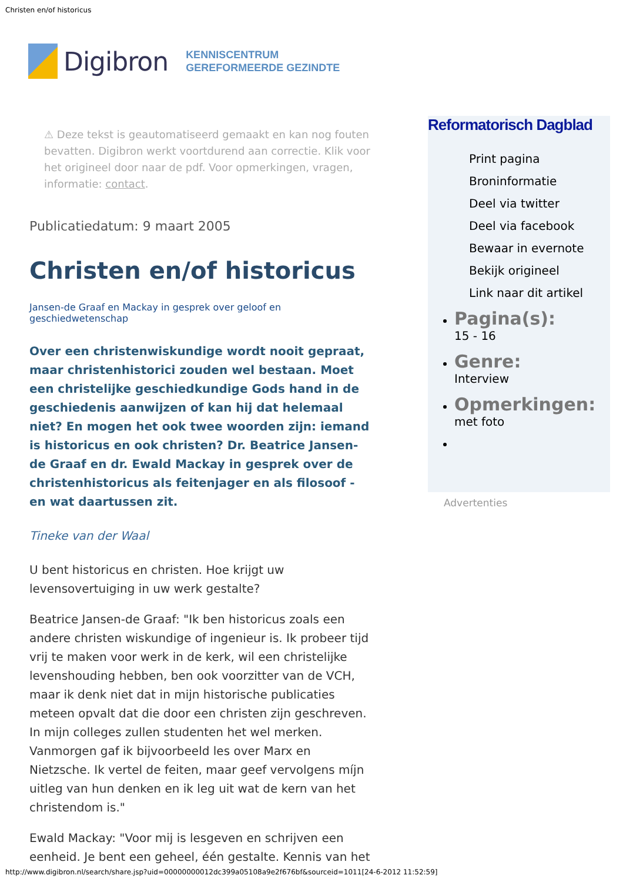Christen en/of historicus
Digibron KENNISCENTRUM
GEREFORMEERDE GEZINDTE
⚠ Deze tekst is geautomatiseerd gemaakt en kan nog fouten bevatten. Digibron werkt voortdurend aan correctie. Klik voor het origineel door naar de pdf. Voor opmerkingen, vragen, informatie: contact.
Publicatiedatum: 9 maart 2005
Christen en/of historicus
Jansen-de Graaf en Mackay in gesprek over geloof en geschiedwetenschap
Over een christenwiskundige wordt nooit gepraat, maar christenhistorici zouden wel bestaan. Moet een christelijke geschiedkundige Gods hand in de geschiedenis aanwijzen of kan hij dat helemaal niet? En mogen het ook twee woorden zijn: iemand is historicus en ook christen? Dr. Beatrice Jansen-de Graaf en dr. Ewald Mackay in gesprek over de christenhistoricus als feitenjager en als filosoof - en wat daartussen zit.
Tineke van der Waal
U bent historicus en christen. Hoe krijgt uw levensovertuiging in uw werk gestalte?
Beatrice Jansen-de Graaf: "Ik ben historicus zoals een andere christen wiskundige of ingenieur is. Ik probeer tijd vrij te maken voor werk in de kerk, wil een christelijke levenshouding hebben, ben ook voorzitter van de VCH, maar ik denk niet dat in mijn historische publicaties meteen opvalt dat die door een christen zijn geschreven. In mijn colleges zullen studenten het wel merken. Vanmorgen gaf ik bijvoorbeeld les over Marx en Nietzsche. Ik vertel de feiten, maar geef vervolgens míjn uitleg van hun denken en ik leg uit wat de kern van het christendom is."
Ewald Mackay: "Voor mij is lesgeven en schrijven een eenheid. Je bent een geheel, één gestalte. Kennis van het
Reformatorisch Dagblad
Print pagina
Broninformatie
Deel via twitter
Deel via facebook
Bewaar in evernote
Bekijk origineel
Link naar dit artikel
Pagina(s):
15 - 16
Genre:
Interview
Opmerkingen:
met foto
Advertenties
http://www.digibron.nl/search/share.jsp?uid=00000000012dc399a05108a9e2f676bf&sourceid=1011[24-6-2012 11:52:59]